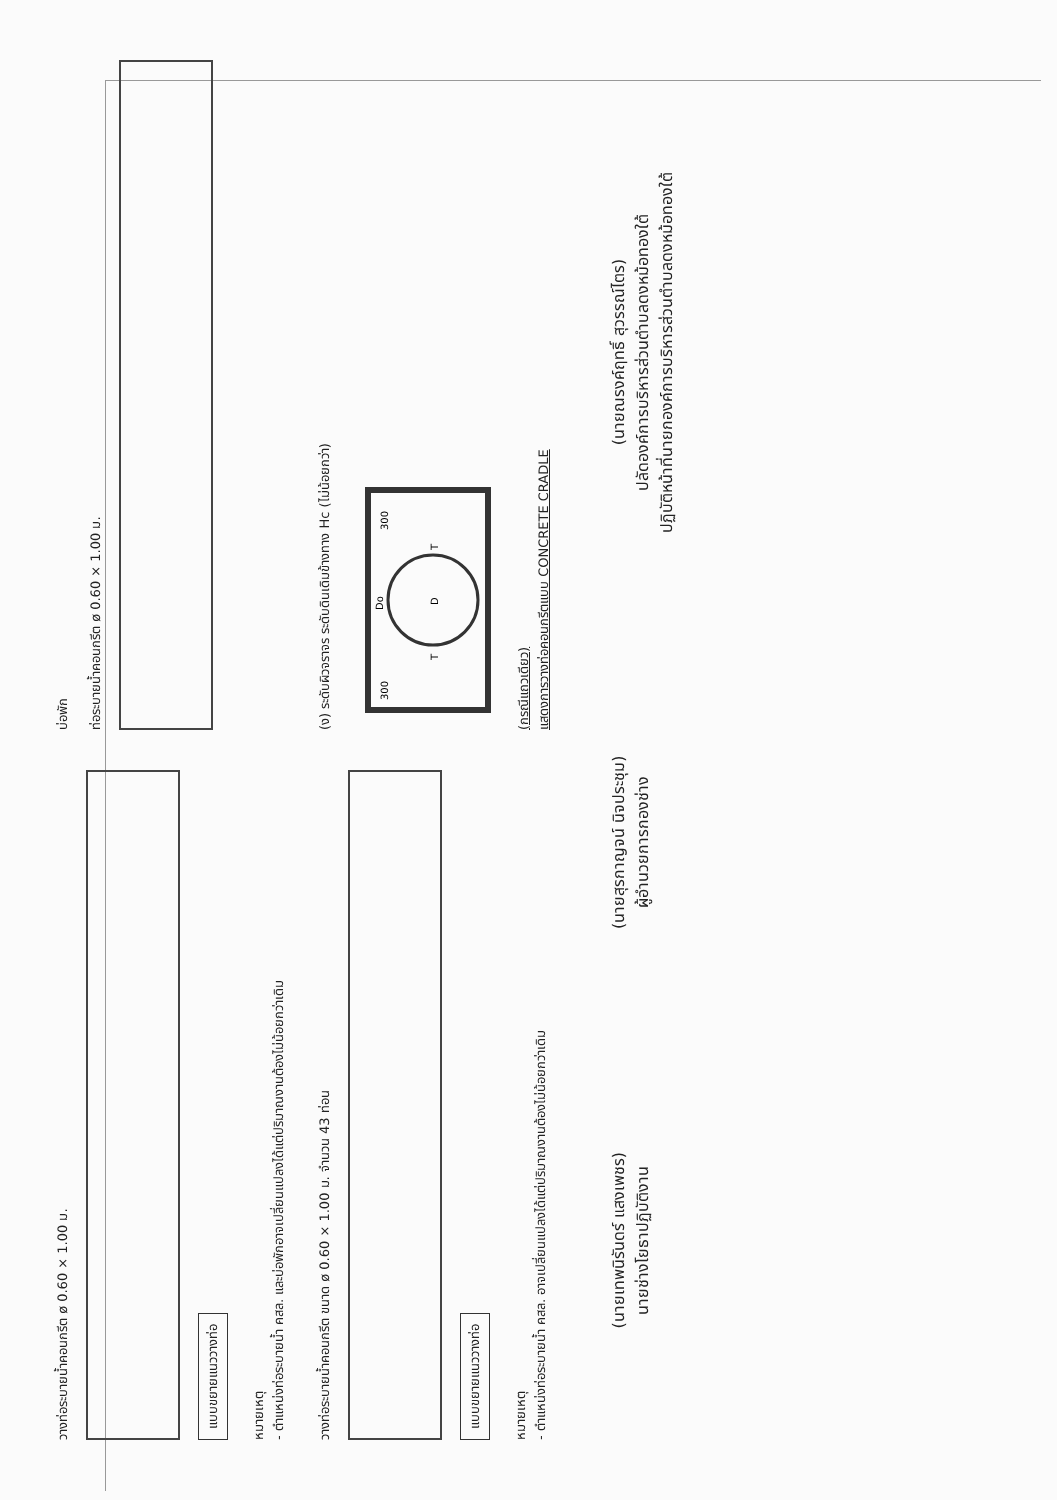วางท่อระบายน้ำคอนกรีต ø 0.60 × 1.00 ม.
แบบขยายแนววางท่อ
หมายเหตุ
- ตำแหน่งท่อระบายน้ำ คสล. และบ่อพักอาจเปลี่ยนแปลงได้แต่ปริมาณงานต้องไม่น้อยกว่าเดิม
บ่อพัก
ท่อระบายน้ำคอนกรีต ø 0.60 × 1.00 ม.
วางท่อระบายน้ำคอนกรีต ขนาด ø 0.60 × 1.00 ม. จำนวน 43 ท่อน
แบบขยายแนววางท่อ
หมายเหตุ
- ตำแหน่งท่อระบายน้ำ คสล. อาจเปลี่ยนแปลงได้แต่ปริมาณงานต้องไม่น้อยกว่าเดิม
(ง) ระดับผิวจราจร ระดับดินเดิมข้างทาง Hc (ไม่น้อยกว่า)
D
300
300
Do
T
T
(กรณีแถวเดียว)
แสดงการวางท่อคอนกรีตแบบ CONCRETE CRADLE
(นายเทพนิรันดร์ แสงเพชร)
นายช่างโยธาปฏิบัติงาน
(นายสุรกาญจน์ นิจประชุม)
ผู้อำนวยการกองช่าง
(นายณรงค์ฤทธิ์ สุวรรณ์ไตร)
ปลัดองค์การบริหารส่วนตำบลดงหม้อทองใต้
ปฏิบัติหน้าที่นายกองค์การบริหารส่วนตำบลดงหม้อทองใต้